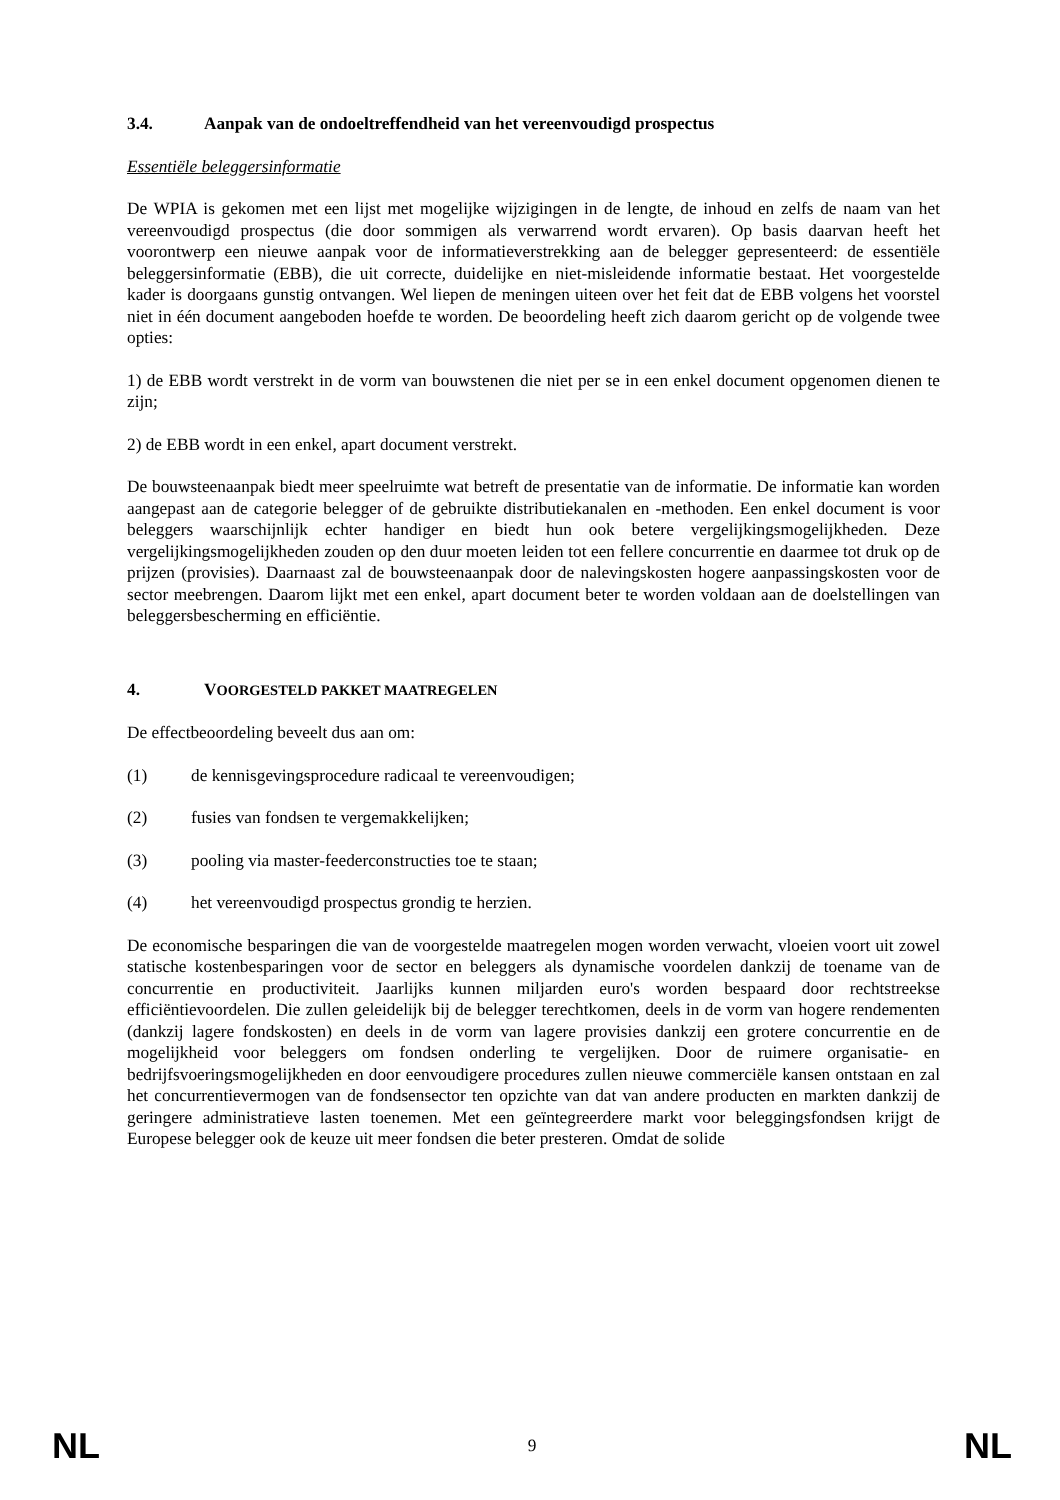3.4. Aanpak van de ondoeltreffendheid van het vereenvoudigd prospectus
Essentiële beleggersinformatie
De WPIA is gekomen met een lijst met mogelijke wijzigingen in de lengte, de inhoud en zelfs de naam van het vereenvoudigd prospectus (die door sommigen als verwarrend wordt ervaren). Op basis daarvan heeft het voorontwerp een nieuwe aanpak voor de informatieverstrekking aan de belegger gepresenteerd: de essentiële beleggersinformatie (EBB), die uit correcte, duidelijke en niet-misleidende informatie bestaat. Het voorgestelde kader is doorgaans gunstig ontvangen. Wel liepen de meningen uiteen over het feit dat de EBB volgens het voorstel niet in één document aangeboden hoefde te worden. De beoordeling heeft zich daarom gericht op de volgende twee opties:
1) de EBB wordt verstrekt in de vorm van bouwstenen die niet per se in een enkel document opgenomen dienen te zijn;
2) de EBB wordt in een enkel, apart document verstrekt.
De bouwsteenaanpak biedt meer speelruimte wat betreft de presentatie van de informatie. De informatie kan worden aangepast aan de categorie belegger of de gebruikte distributiekanalen en -methoden. Een enkel document is voor beleggers waarschijnlijk echter handiger en biedt hun ook betere vergelijkingsmogelijkheden. Deze vergelijkingsmogelijkheden zouden op den duur moeten leiden tot een fellere concurrentie en daarmee tot druk op de prijzen (provisies). Daarnaast zal de bouwsteenaanpak door de nalevingskosten hogere aanpassingskosten voor de sector meebrengen. Daarom lijkt met een enkel, apart document beter te worden voldaan aan de doelstellingen van beleggersbescherming en efficiëntie.
4. VOORGESTELD PAKKET MAATREGELEN
De effectbeoordeling beveelt dus aan om:
(1) de kennisgevingsprocedure radicaal te vereenvoudigen;
(2) fusies van fondsen te vergemakkelijken;
(3) pooling via master-feederconstructies toe te staan;
(4) het vereenvoudigd prospectus grondig te herzien.
De economische besparingen die van de voorgestelde maatregelen mogen worden verwacht, vloeien voort uit zowel statische kostenbesparingen voor de sector en beleggers als dynamische voordelen dankzij de toename van de concurrentie en productiviteit. Jaarlijks kunnen miljarden euro's worden bespaard door rechtstreekse efficiëntievoordelen. Die zullen geleidelijk bij de belegger terechtkomen, deels in de vorm van hogere rendementen (dankzij lagere fondskosten) en deels in de vorm van lagere provisies dankzij een grotere concurrentie en de mogelijkheid voor beleggers om fondsen onderling te vergelijken. Door de ruimere organisatie- en bedrijfsvoeringsmogelijkheden en door eenvoudigere procedures zullen nieuwe commerciële kansen ontstaan en zal het concurrentievermogen van de fondsensector ten opzichte van dat van andere producten en markten dankzij de geringere administratieve lasten toenemen. Met een geïntegreerdere markt voor beleggingsfondsen krijgt de Europese belegger ook de keuze uit meer fondsen die beter presteren. Omdat de solide
NL 9 NL